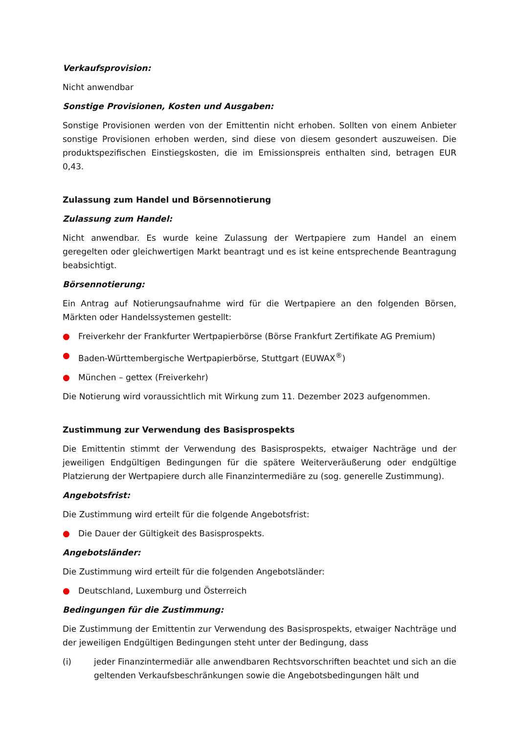Verkaufsprovision:
Nicht anwendbar
Sonstige Provisionen, Kosten und Ausgaben:
Sonstige Provisionen werden von der Emittentin nicht erhoben. Sollten von einem Anbieter sonstige Provisionen erhoben werden, sind diese von diesem gesondert auszuweisen. Die produktspezifischen Einstiegskosten, die im Emissionspreis enthalten sind, betragen EUR 0,43.
Zulassung zum Handel und Börsennotierung
Zulassung zum Handel:
Nicht anwendbar. Es wurde keine Zulassung der Wertpapiere zum Handel an einem geregelten oder gleichwertigen Markt beantragt und es ist keine entsprechende Beantragung beabsichtigt.
Börsennotierung:
Ein Antrag auf Notierungsaufnahme wird für die Wertpapiere an den folgenden Börsen, Märkten oder Handelssystemen gestellt:
● Freiverkehr der Frankfurter Wertpapierbörse (Börse Frankfurt Zertifikate AG Premium)
● Baden-Württembergische Wertpapierbörse, Stuttgart (EUWAX<sup>®</sup>)
● München – gettex (Freiverkehr)
Die Notierung wird voraussichtlich mit Wirkung zum 11. Dezember 2023 aufgenommen.
Zustimmung zur Verwendung des Basisprospekts
Die Emittentin stimmt der Verwendung des Basisprospekts, etwaiger Nachträge und der jeweiligen Endgültigen Bedingungen für die spätere Weiterveräußerung oder endgültige Platzierung der Wertpapiere durch alle Finanzintermediäre zu (sog. generelle Zustimmung).
Angebotsfrist:
Die Zustimmung wird erteilt für die folgende Angebotsfrist:
● Die Dauer der Gültigkeit des Basisprospekts.
Angebotsländer:
Die Zustimmung wird erteilt für die folgenden Angebotsländer:
● Deutschland, Luxemburg und Österreich
Bedingungen für die Zustimmung:
Die Zustimmung der Emittentin zur Verwendung des Basisprospekts, etwaiger Nachträge und der jeweiligen Endgültigen Bedingungen steht unter der Bedingung, dass
(i) jeder Finanzintermediär alle anwendbaren Rechtsvorschriften beachtet und sich an die geltenden Verkaufsbeschränkungen sowie die Angebotsbedingungen hält und